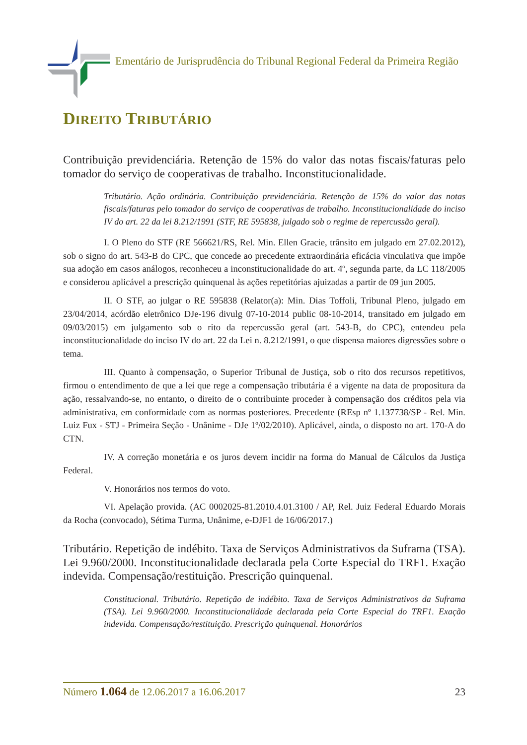Ementário de Jurisprudência do Tribunal Regional Federal da Primeira Região
DIREITO TRIBUTÁRIO
Contribuição previdenciária. Retenção de 15% do valor das notas fiscais/faturas pelo tomador do serviço de cooperativas de trabalho. Inconstitucionalidade.
Tributário. Ação ordinária. Contribuição previdenciária. Retenção de 15% do valor das notas fiscais/faturas pelo tomador do serviço de cooperativas de trabalho. Inconstitucionalidade do inciso IV do art. 22 da lei 8.212/1991 (STF, RE 595838, julgado sob o regime de repercussão geral).
I. O Pleno do STF (RE 566621/RS, Rel. Min. Ellen Gracie, trânsito em julgado em 27.02.2012), sob o signo do art. 543-B do CPC, que concede ao precedente extraordinária eficácia vinculativa que impõe sua adoção em casos análogos, reconheceu a inconstitucionalidade do art. 4º, segunda parte, da LC 118/2005 e considerou aplicável a prescrição quinquenal às ações repetitórias ajuizadas a partir de 09 jun 2005.
II. O STF, ao julgar o RE 595838 (Relator(a): Min. Dias Toffoli, Tribunal Pleno, julgado em 23/04/2014, acórdão eletrônico DJe-196 divulg 07-10-2014 public 08-10-2014, transitado em julgado em 09/03/2015) em julgamento sob o rito da repercussão geral (art. 543-B, do CPC), entendeu pela inconstitucionalidade do inciso IV do art. 22 da Lei n. 8.212/1991, o que dispensa maiores digressões sobre o tema.
III. Quanto à compensação, o Superior Tribunal de Justiça, sob o rito dos recursos repetitivos, firmou o entendimento de que a lei que rege a compensação tributária é a vigente na data de propositura da ação, ressalvando-se, no entanto, o direito de o contribuinte proceder à compensação dos créditos pela via administrativa, em conformidade com as normas posteriores. Precedente (REsp nº 1.137738/SP - Rel. Min. Luiz Fux - STJ - Primeira Seção - Unânime - DJe 1º/02/2010). Aplicável, ainda, o disposto no art. 170-A do CTN.
IV. A correção monetária e os juros devem incidir na forma do Manual de Cálculos da Justiça Federal.
V. Honorários nos termos do voto.
VI. Apelação provida. (AC 0002025-81.2010.4.01.3100 / AP, Rel. Juiz Federal Eduardo Morais da Rocha (convocado), Sétima Turma, Unânime, e-DJF1 de 16/06/2017.)
Tributário. Repetição de indébito. Taxa de Serviços Administrativos da Suframa (TSA). Lei 9.960/2000. Inconstitucionalidade declarada pela Corte Especial do TRF1. Exação indevida. Compensação/restituição. Prescrição quinquenal.
Constitucional. Tributário. Repetição de indébito. Taxa de Serviços Administrativos da Suframa (TSA). Lei 9.960/2000. Inconstitucionalidade declarada pela Corte Especial do TRF1. Exação indevida. Compensação/restituição. Prescrição quinquenal. Honorários
Número 1.064 de 12.06.2017 a 16.06.2017
23